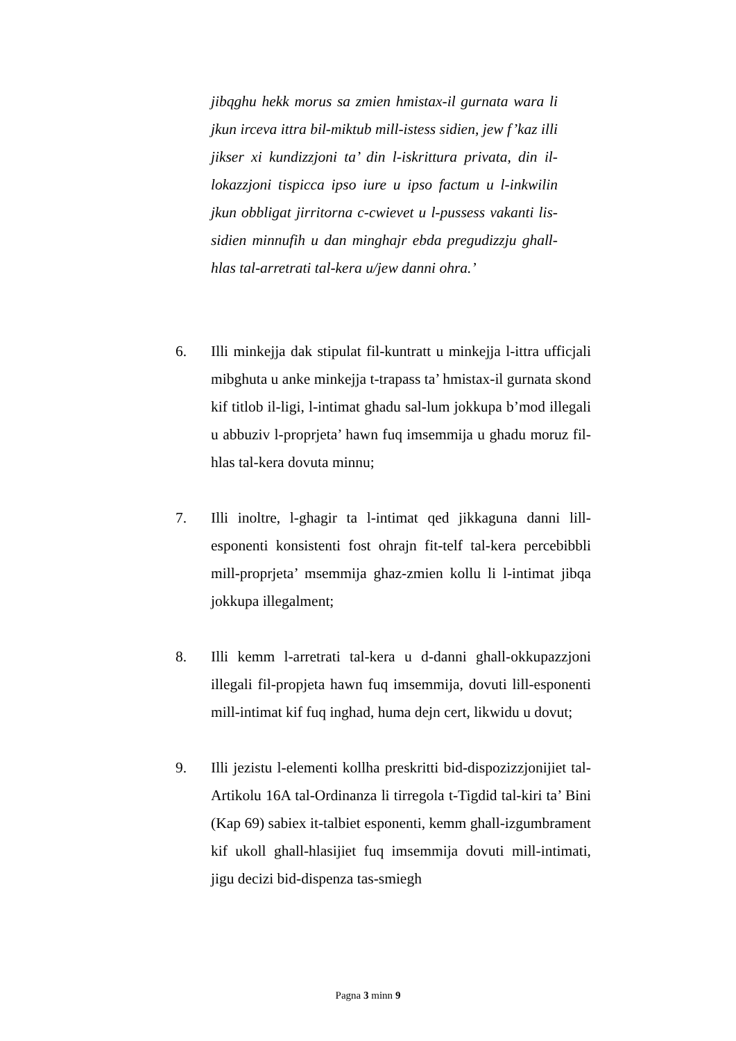jibqghu hekk morus sa zmien hmistax-il gurnata wara li jkun irceva ittra bil-miktub mill-istess sidien, jew f’kaz illi jikser xi kundizzjoni ta’ din l-iskrittura privata, din il-lokazzjoni tispicca ipso iure u ipso factum u l-inkwilin jkun obbligat jirritorna c-cwievet u l-pussess vakanti lis-sidien minnufih u dan minghajr ebda pregudizzju ghall-hlas tal-arretrati tal-kera u/jew danni ohra.’
6. Illi minkejja dak stipulat fil-kuntratt u minkejja l-ittra ufficjali mibghuta u anke minkejja t-trapass ta’ hmistax-il gurnata skond kif titlob il-ligi, l-intimat ghadu sal-lum jokkupa b’mod illegali u abbuziv l-proprjeta’ hawn fuq imsemmija u ghadu moruz fil-hlas tal-kera dovuta minnu;
7. Illi inoltre, l-ghagir ta l-intimat qed jikkaguna danni lill-esponenti konsistenti fost ohrajn fit-telf tal-kera percebibbli mill-proprjeta’ msemmija ghaz-zmien kollu li l-intimat jibqa jokkupa illegalment;
8. Illi kemm l-arretrati tal-kera u d-danni ghall-okkupazzjoni illegali fil-propjeta hawn fuq imsemmija, dovuti lill-esponenti mill-intimat kif fuq inghad, huma dejn cert, likwidu u dovut;
9. Illi jezistu l-elementi kollha preskritti bid-dispozizzjonijiet tal-Artikolu 16A tal-Ordinanza li tirregola t-Tigdid tal-kiri ta’ Bini (Kap 69) sabiex it-talbiet esponenti, kemm ghall-izgumbrament kif ukoll ghall-hlasijiet fuq imsemmija dovuti mill-intimati, jigu decizi bid-dispenza tas-smiegh
Pagna 3 minn 9